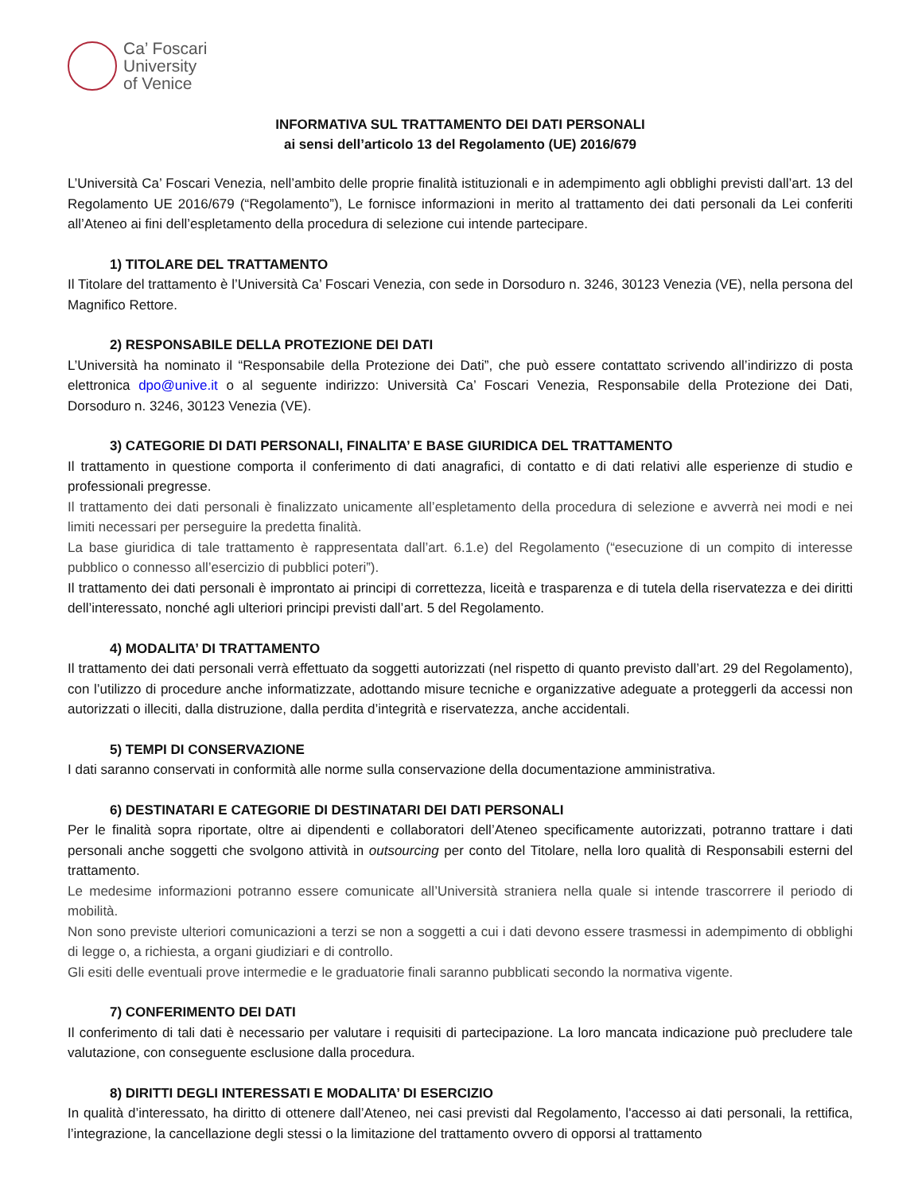Ca’ Foscari
University
of Venice
INFORMATIVA SUL TRATTAMENTO DEI DATI PERSONALI
ai sensi dell’articolo 13 del Regolamento (UE) 2016/679
L’Università Ca’ Foscari Venezia, nell’ambito delle proprie finalità istituzionali e in adempimento agli obblighi previsti dall’art. 13 del Regolamento UE 2016/679 (“Regolamento”), Le fornisce informazioni in merito al trattamento dei dati personali da Lei conferiti all’Ateneo ai fini dell’espletamento della procedura di selezione cui intende partecipare.
1) TITOLARE DEL TRATTAMENTO
Il Titolare del trattamento è l’Università Ca’ Foscari Venezia, con sede in Dorsoduro n. 3246, 30123 Venezia (VE), nella persona del Magnifico Rettore.
2) RESPONSABILE DELLA PROTEZIONE DEI DATI
L’Università ha nominato il “Responsabile della Protezione dei Dati”, che può essere contattato scrivendo all’indirizzo di posta elettronica dpo@unive.it o al seguente indirizzo: Università Ca’ Foscari Venezia, Responsabile della Protezione dei Dati, Dorsoduro n. 3246, 30123 Venezia (VE).
3) CATEGORIE DI DATI PERSONALI, FINALITA’ E BASE GIURIDICA DEL TRATTAMENTO
Il trattamento in questione comporta il conferimento di dati anagrafici, di contatto e di dati relativi alle esperienze di studio e professionali pregresse.
Il trattamento dei dati personali è finalizzato unicamente all’espletamento della procedura di selezione e avverrà nei modi e nei limiti necessari per perseguire la predetta finalità.
La base giuridica di tale trattamento è rappresentata dall’art. 6.1.e) del Regolamento (“esecuzione di un compito di interesse pubblico o connesso all’esercizio di pubblici poteri”).
Il trattamento dei dati personali è improntato ai principi di correttezza, liceità e trasparenza e di tutela della riservatezza e dei diritti dell’interessato, nonché agli ulteriori principi previsti dall’art. 5 del Regolamento.
4) MODALITA’ DI TRATTAMENTO
Il trattamento dei dati personali verrà effettuato da soggetti autorizzati (nel rispetto di quanto previsto dall’art. 29 del Regolamento), con l’utilizzo di procedure anche informatizzate, adottando misure tecniche e organizzative adeguate a proteggerli da accessi non autorizzati o illeciti, dalla distruzione, dalla perdita d’integrità e riservatezza, anche accidentali.
5) TEMPI DI CONSERVAZIONE
I dati saranno conservati in conformità alle norme sulla conservazione della documentazione amministrativa.
6) DESTINATARI E CATEGORIE DI DESTINATARI DEI DATI PERSONALI
Per le finalità sopra riportate, oltre ai dipendenti e collaboratori dell’Ateneo specificamente autorizzati, potranno trattare i dati personali anche soggetti che svolgono attività in outsourcing per conto del Titolare, nella loro qualità di Responsabili esterni del trattamento.
Le medesime informazioni potranno essere comunicate all’Università straniera nella quale si intende trascorrere il periodo di mobilità.
Non sono previste ulteriori comunicazioni a terzi se non a soggetti a cui i dati devono essere trasmessi in adempimento di obblighi di legge o, a richiesta, a organi giudiziari e di controllo.
Gli esiti delle eventuali prove intermedie e le graduatorie finali saranno pubblicati secondo la normativa vigente.
7) CONFERIMENTO DEI DATI
Il conferimento di tali dati è necessario per valutare i requisiti di partecipazione. La loro mancata indicazione può precludere tale valutazione, con conseguente esclusione dalla procedura.
8) DIRITTI DEGLI INTERESSATI E MODALITA’ DI ESERCIZIO
In qualità d’interessato, ha diritto di ottenere dall’Ateneo, nei casi previsti dal Regolamento, l'accesso ai dati personali, la rettifica, l’integrazione, la cancellazione degli stessi o la limitazione del trattamento ovvero di opporsi al trattamento